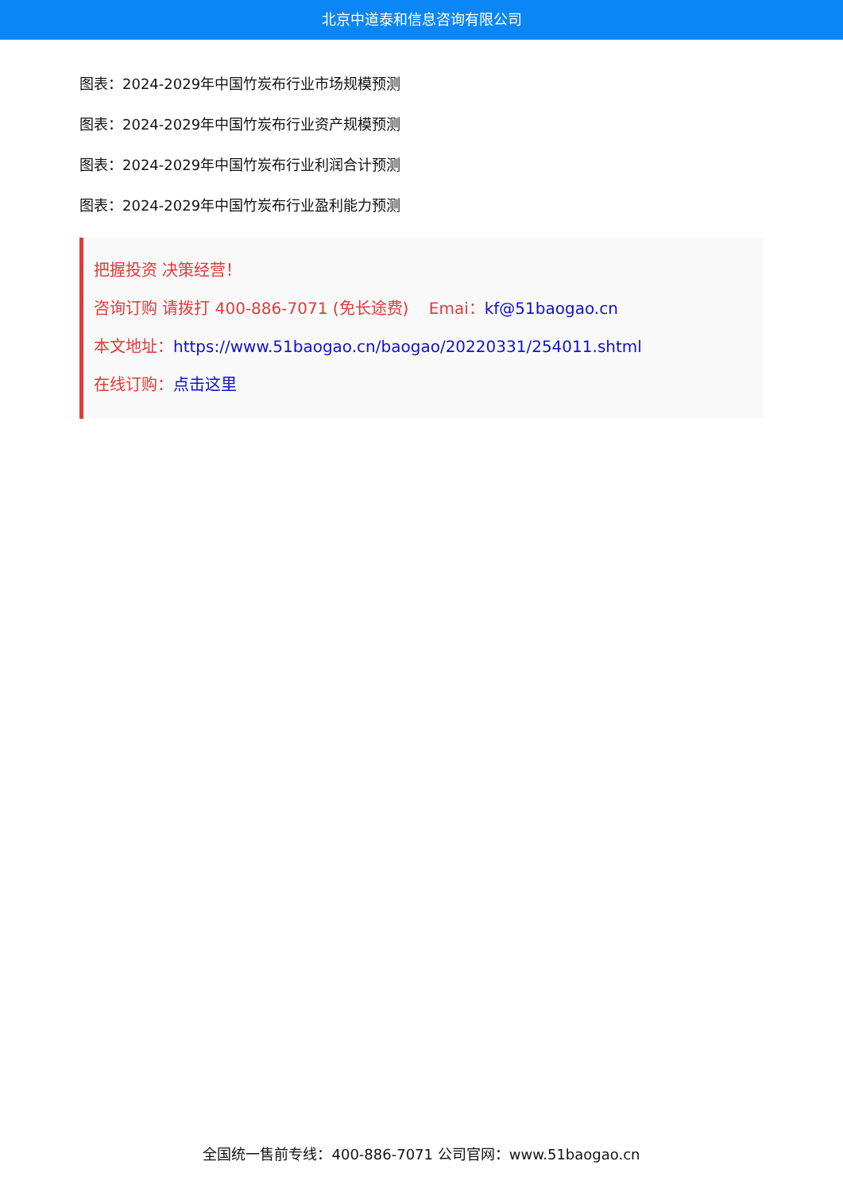北京中道泰和信息咨询有限公司
图表：2024-2029年中国竹炭布行业市场规模预测
图表：2024-2029年中国竹炭布行业资产规模预测
图表：2024-2029年中国竹炭布行业利润合计预测
图表：2024-2029年中国竹炭布行业盈利能力预测
把握投资 决策经营！
咨询订购 请拨打 400-886-7071 (免长途费) Emai：kf@51baogao.cn
本文地址：https://www.51baogao.cn/baogao/20220331/254011.shtml
在线订购：点击这里
全国统一售前专线：400-886-7071 公司官网：www.51baogao.cn